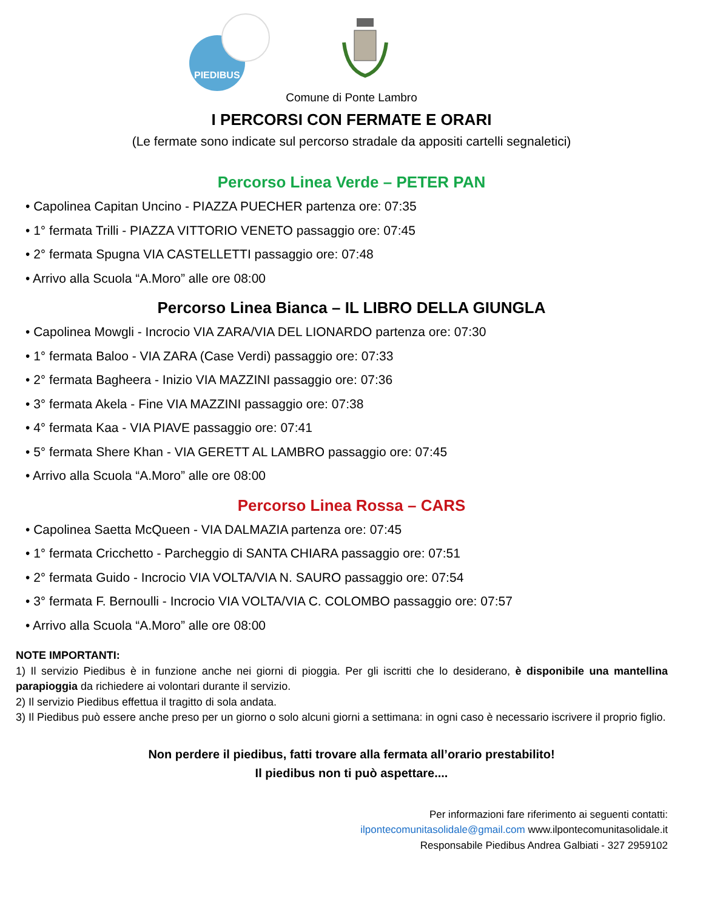PIEDIBUS
Comune di Ponte Lambro
I PERCORSI CON FERMATE E ORARI
(Le fermate sono indicate sul percorso stradale da appositi cartelli segnaletici)
Percorso Linea Verde – PETER PAN
• Capolinea Capitan Uncino - PIAZZA PUECHER partenza ore: 07:35
• 1° fermata Trilli - PIAZZA VITTORIO VENETO passaggio ore: 07:45
• 2° fermata Spugna VIA CASTELLETTI passaggio ore: 07:48
• Arrivo alla Scuola “A.Moro” alle ore 08:00
Percorso Linea Bianca – IL LIBRO DELLA GIUNGLA
• Capolinea Mowgli - Incrocio VIA ZARA/VIA DEL LIONARDO partenza ore: 07:30
• 1° fermata Baloo - VIA ZARA (Case Verdi) passaggio ore: 07:33
• 2° fermata Bagheera - Inizio VIA MAZZINI passaggio ore: 07:36
• 3° fermata Akela - Fine VIA MAZZINI passaggio ore: 07:38
• 4° fermata Kaa - VIA PIAVE passaggio ore: 07:41
• 5° fermata Shere Khan - VIA GERETT AL LAMBRO passaggio ore: 07:45
• Arrivo alla Scuola “A.Moro” alle ore 08:00
Percorso Linea Rossa – CARS
• Capolinea Saetta McQueen - VIA DALMAZIA partenza ore: 07:45
• 1° fermata Cricchetto - Parcheggio di SANTA CHIARA passaggio ore: 07:51
• 2° fermata Guido - Incrocio VIA VOLTA/VIA N. SAURO passaggio ore: 07:54
• 3° fermata F. Bernoulli - Incrocio VIA VOLTA/VIA C. COLOMBO passaggio ore: 07:57
• Arrivo alla Scuola “A.Moro” alle ore 08:00
NOTE IMPORTANTI:
1) Il servizio Piedibus è in funzione anche nei giorni di pioggia. Per gli iscritti che lo desiderano, è disponibile una mantellina parapioggia da richiedere ai volontari durante il servizio.
2) Il servizio Piedibus effettua il tragitto di sola andata.
3) Il Piedibus può essere anche preso per un giorno o solo alcuni giorni a settimana: in ogni caso è necessario iscrivere il proprio figlio.
Non perdere il piedibus, fatti trovare alla fermata all’orario prestabilito!
Il piedibus non ti può aspettare....
Per informazioni fare riferimento ai seguenti contatti:
ilpontecomunitasolidale@gmail.com www.ilpontecomunitasolidale.it
Responsabile Piedibus Andrea Galbiati - 327 2959102